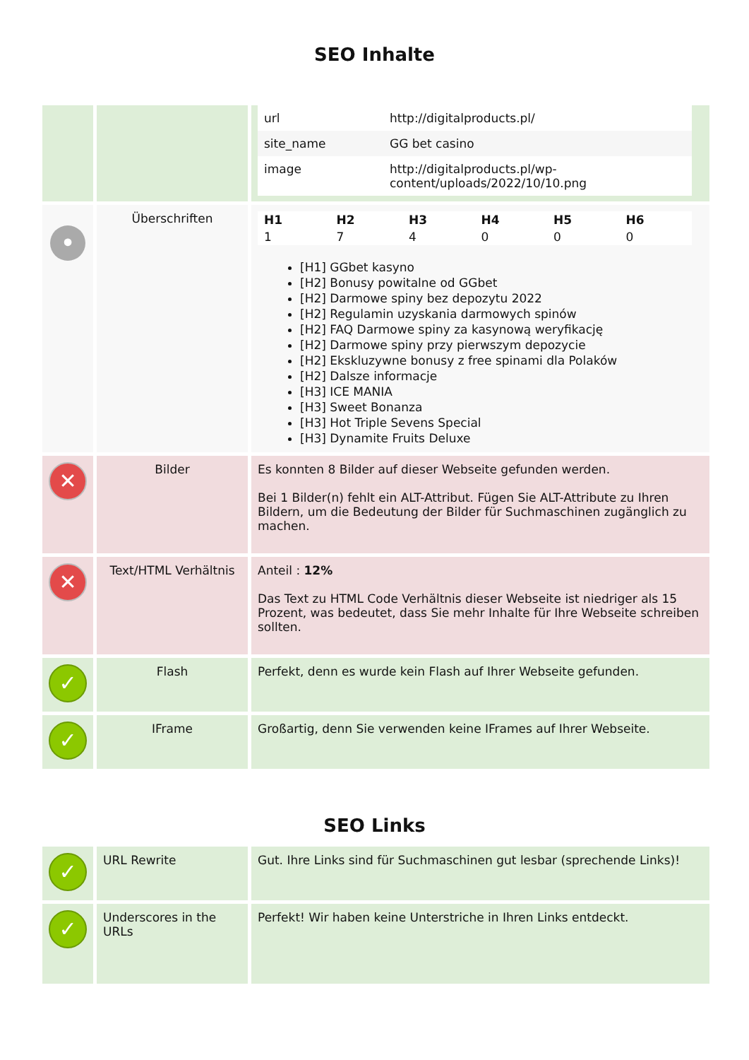SEO Inhalte
| | | / url / http://digitalproducts.pl/ / / site_name / GG bet casino / / image / http://digitalproducts.pl/wp- content/uploads/2022/10/10.png / |
| • | Überschriften | / H1 / H2 / H3 / H4 / H5 / H6 / / --- / --- / --- / --- / --- / --- / / 1 / 7 / 4 / 0 / 0 / 0 / [H1] GGbet kasyno [H2] Bonusy powitalne od GGbet [H2] Darmowe spiny bez depozytu 2022 [H2] Regulamin uzyskania darmowych spinów [H2] FAQ Darmowe spiny za kasynową weryfikację [H2] Darmowe spiny przy pierwszym depozycie [H2] Ekskluzywne bonusy z free spinami dla Polaków [H2] Dalsze informacje [H3] ICE MANIA [H3] Sweet Bonanza [H3] Hot Triple Sevens Special [H3] Dynamite Fruits Deluxe |
| ✕ | Bilder | Es konnten 8 Bilder auf dieser Webseite gefunden werden. Bei 1 Bilder(n) fehlt ein ALT-Attribut. Fügen Sie ALT-Attribute zu Ihren Bildern, um die Bedeutung der Bilder für Suchmaschinen zugänglich zu machen. |
| ✕ | Text/HTML Verhältnis | Anteil : 12% Das Text zu HTML Code Verhältnis dieser Webseite ist niedriger als 15 Prozent, was bedeutet, dass Sie mehr Inhalte für Ihre Webseite schreiben sollten. |
| ✓ | Flash | Perfekt, denn es wurde kein Flash auf Ihrer Webseite gefunden. |
| ✓ | IFrame | Großartig, denn Sie verwenden keine IFrames auf Ihrer Webseite. |
SEO Links
| ✓ | URL Rewrite | Gut. Ihre Links sind für Suchmaschinen gut lesbar (sprechende Links)! |
| ✓ | Underscores in the URLs | Perfekt! Wir haben keine Unterstriche in Ihren Links entdeckt. |